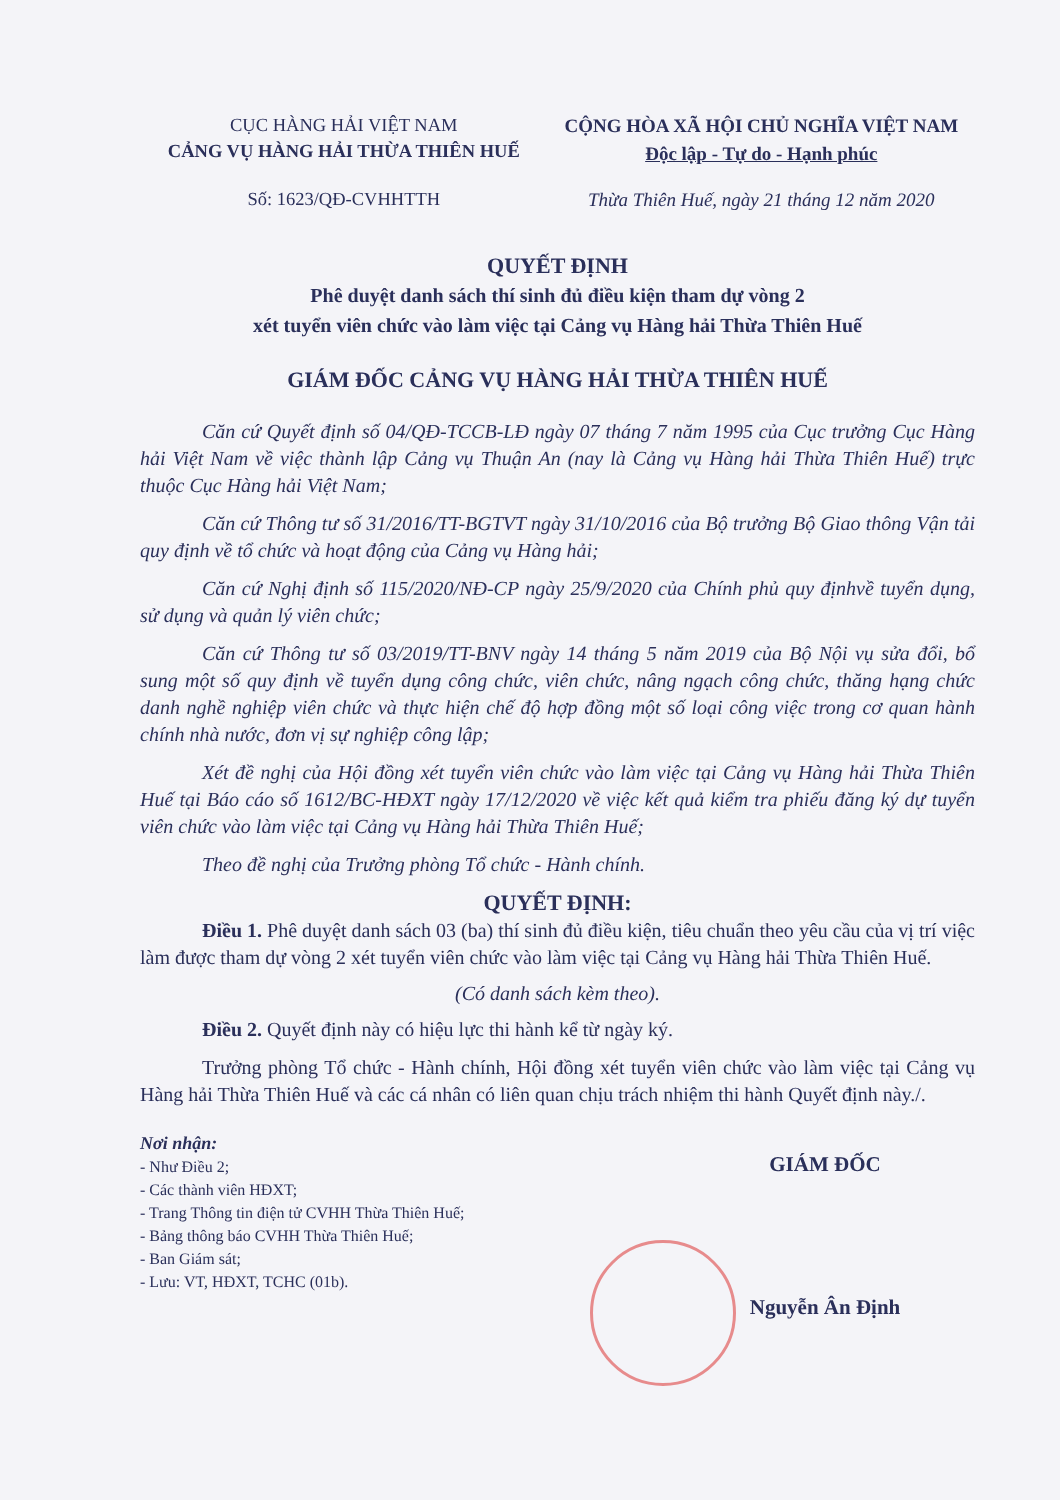CỤC HÀNG HẢI VIỆT NAM
CẢNG VỤ HÀNG HẢI THỪA THIÊN HUẾ
Số: 1623/QĐ-CVHHTTH
CỘNG HÒA XÃ HỘI CHỦ NGHĨA VIỆT NAM
Độc lập - Tự do - Hạnh phúc
Thừa Thiên Huế, ngày 21 tháng 12 năm 2020
QUYẾT ĐỊNH
Phê duyệt danh sách thí sinh đủ điều kiện tham dự vòng 2
xét tuyển viên chức vào làm việc tại Cảng vụ Hàng hải Thừa Thiên Huế
GIÁM ĐỐC CẢNG VỤ HÀNG HẢI THỪA THIÊN HUẾ
Căn cứ Quyết định số 04/QĐ-TCCB-LĐ ngày 07 tháng 7 năm 1995 của Cục trưởng Cục Hàng hải Việt Nam về việc thành lập Cảng vụ Thuận An (nay là Cảng vụ Hàng hải Thừa Thiên Huế) trực thuộc Cục Hàng hải Việt Nam;
Căn cứ Thông tư số 31/2016/TT-BGTVT ngày 31/10/2016 của Bộ trưởng Bộ Giao thông Vận tải quy định về tổ chức và hoạt động của Cảng vụ Hàng hải;
Căn cứ Nghị định số 115/2020/NĐ-CP ngày 25/9/2020 của Chính phủ quy địnhvề tuyển dụng, sử dụng và quản lý viên chức;
Căn cứ Thông tư số 03/2019/TT-BNV ngày 14 tháng 5 năm 2019 của Bộ Nội vụ sửa đổi, bổ sung một số quy định về tuyển dụng công chức, viên chức, nâng ngạch công chức, thăng hạng chức danh nghề nghiệp viên chức và thực hiện chế độ hợp đồng một số loại công việc trong cơ quan hành chính nhà nước, đơn vị sự nghiệp công lập;
Xét đề nghị của Hội đồng xét tuyển viên chức vào làm việc tại Cảng vụ Hàng hải Thừa Thiên Huế tại Báo cáo số 1612/BC-HĐXT ngày 17/12/2020 về việc kết quả kiểm tra phiếu đăng ký dự tuyển viên chức vào làm việc tại Cảng vụ Hàng hải Thừa Thiên Huế;
Theo đề nghị của Trưởng phòng Tổ chức - Hành chính.
QUYẾT ĐỊNH:
Điều 1. Phê duyệt danh sách 03 (ba) thí sinh đủ điều kiện, tiêu chuẩn theo yêu cầu của vị trí việc làm được tham dự vòng 2 xét tuyển viên chức vào làm việc tại Cảng vụ Hàng hải Thừa Thiên Huế.
(Có danh sách kèm theo).
Điều 2. Quyết định này có hiệu lực thi hành kể từ ngày ký.
Trưởng phòng Tổ chức - Hành chính, Hội đồng xét tuyển viên chức vào làm việc tại Cảng vụ Hàng hải Thừa Thiên Huế và các cá nhân có liên quan chịu trách nhiệm thi hành Quyết định này./.
Nơi nhận:
- Như Điều 2;
- Các thành viên HĐXT;
- Trang Thông tin điện tử CVHH Thừa Thiên Huế;
- Bảng thông báo CVHH Thừa Thiên Huế;
- Ban Giám sát;
- Lưu: VT, HĐXT, TCHC (01b).
GIÁM ĐỐC
Nguyễn Ân Định